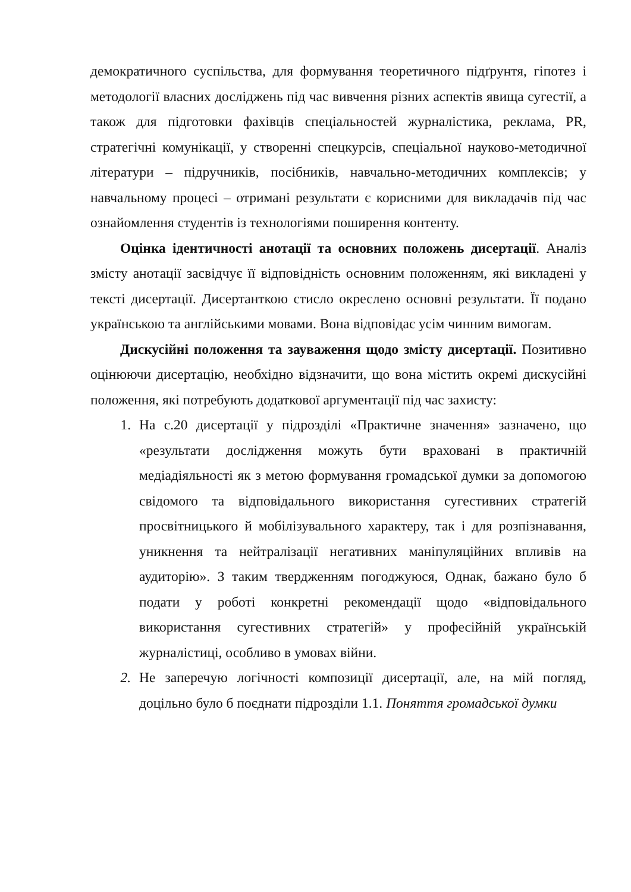демократичного суспільства, для формування теоретичного підґрунтя, гіпотез і методології власних досліджень під час вивчення різних аспектів явища сугестії, а також для підготовки фахівців спеціальностей журналістика, реклама, PR, стратегічні комунікації, у створенні спецкурсів, спеціальної науково-методичної літератури – підручників, посібників, навчально-методичних комплексів; у навчальному процесі – отримані результати є корисними для викладачів під час ознайомлення студентів із технологіями поширення контенту.
Оцінка ідентичності анотації та основних положень дисертації. Аналіз змісту анотації засвідчує її відповідність основним положенням, які викладені у тексті дисертації. Дисертанткою стисло окреслено основні результати. Її подано українською та англійськими мовами. Вона відповідає усім чинним вимогам.
Дискусійні положення та зауваження щодо змісту дисертації. Позитивно оцінюючи дисертацію, необхідно відзначити, що вона містить окремі дискусійні положення, які потребують додаткової аргументації під час захисту:
1. На с.20 дисертації у підрозділі «Практичне значення» зазначено, що «результати дослідження можуть бути враховані в практичній медіадіяльності як з метою формування громадської думки за допомогою свідомого та відповідального використання сугестивних стратегій просвітницького й мобілізувального характеру, так і для розпізнавання, уникнення та нейтралізації негативних маніпуляційних впливів на аудиторію». З таким твердженням погоджуюся, Однак, бажано було б подати у роботі конкретні рекомендації щодо «відповідального використання сугестивних стратегій» у професійній українській журналістиці, особливо в умовах війни.
2. Не заперечую логічності композиції дисертації, але, на мій погляд, доцільно було б поєднати підрозділи 1.1. Поняття громадської думки